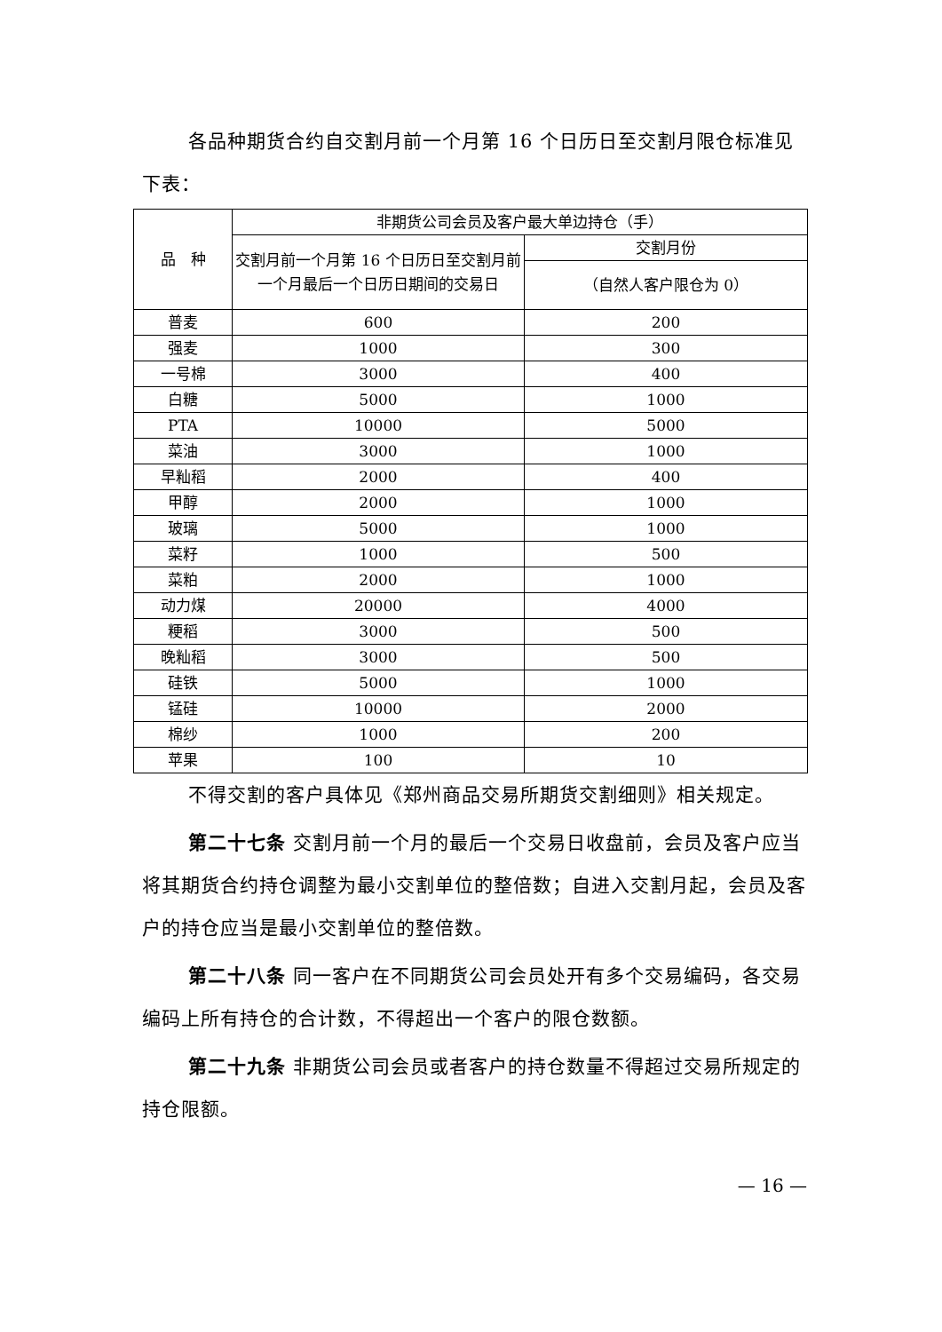各品种期货合约自交割月前一个月第 16 个日历日至交割月限仓标准见下表：
| 品 种 | 非期货公司会员及客户最大单边持仓（手） | |
| --- | --- | --- |
| | 交割月前一个月第 16 个日历日至交割月前一个月最后一个日历日期间的交易日 | 交割月份 |
| | | （自然人客户限仓为 0） |
| 普麦 | 600 | 200 |
| 强麦 | 1000 | 300 |
| 一号棉 | 3000 | 400 |
| 白糖 | 5000 | 1000 |
| PTA | 10000 | 5000 |
| 菜油 | 3000 | 1000 |
| 早籼稻 | 2000 | 400 |
| 甲醇 | 2000 | 1000 |
| 玻璃 | 5000 | 1000 |
| 菜籽 | 1000 | 500 |
| 菜粕 | 2000 | 1000 |
| 动力煤 | 20000 | 4000 |
| 粳稻 | 3000 | 500 |
| 晚籼稻 | 3000 | 500 |
| 硅铁 | 5000 | 1000 |
| 锰硅 | 10000 | 2000 |
| 棉纱 | 1000 | 200 |
| 苹果 | 100 | 10 |
不得交割的客户具体见《郑州商品交易所期货交割细则》相关规定。
第二十七条 交割月前一个月的最后一个交易日收盘前，会员及客户应当将其期货合约持仓调整为最小交割单位的整倍数；自进入交割月起，会员及客户的持仓应当是最小交割单位的整倍数。
第二十八条 同一客户在不同期货公司会员处开有多个交易编码，各交易编码上所有持仓的合计数，不得超出一个客户的限仓数额。
第二十九条 非期货公司会员或者客户的持仓数量不得超过交易所规定的持仓限额。
— 16 —